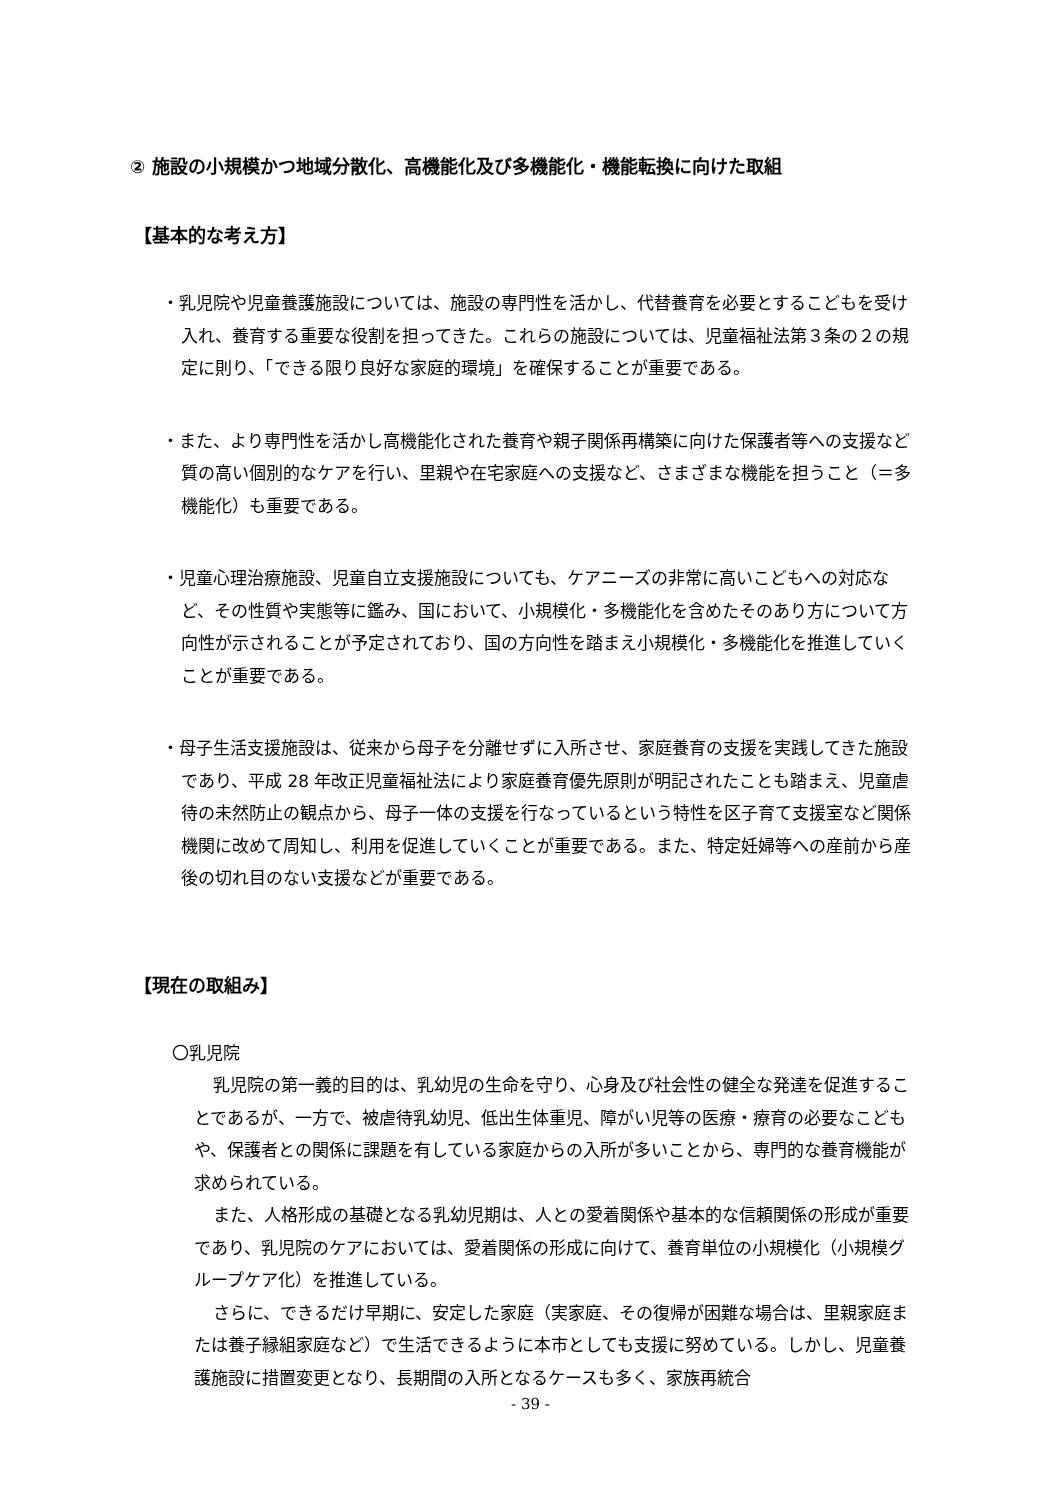② 施設の小規模かつ地域分散化、高機能化及び多機能化・機能転換に向けた取組
【基本的な考え方】
・乳児院や児童養護施設については、施設の専門性を活かし、代替養育を必要とするこどもを受け入れ、養育する重要な役割を担ってきた。これらの施設については、児童福祉法第３条の２の規定に則り、「できる限り良好な家庭的環境」を確保することが重要である。
・また、より専門性を活かし高機能化された養育や親子関係再構築に向けた保護者等への支援など質の高い個別的なケアを行い、里親や在宅家庭への支援など、さまざまな機能を担うこと（＝多機能化）も重要である。
・児童心理治療施設、児童自立支援施設についても、ケアニーズの非常に高いこどもへの対応など、その性質や実態等に鑑み、国において、小規模化・多機能化を含めたそのあり方について方向性が示されることが予定されており、国の方向性を踏まえ小規模化・多機能化を推進していくことが重要である。
・母子生活支援施設は、従来から母子を分離せずに入所させ、家庭養育の支援を実践してきた施設であり、平成 28 年改正児童福祉法により家庭養育優先原則が明記されたことも踏まえ、児童虐待の未然防止の観点から、母子一体の支援を行なっているという特性を区子育て支援室など関係機関に改めて周知し、利用を促進していくことが重要である。また、特定妊婦等への産前から産後の切れ目のない支援などが重要である。
【現在の取組み】
〇乳児院
乳児院の第一義的目的は、乳幼児の生命を守り、心身及び社会性の健全な発達を促進することであるが、一方で、被虐待乳幼児、低出生体重児、障がい児等の医療・療育の必要なこどもや、保護者との関係に課題を有している家庭からの入所が多いことから、専門的な養育機能が求められている。
また、人格形成の基礎となる乳幼児期は、人との愛着関係や基本的な信頼関係の形成が重要であり、乳児院のケアにおいては、愛着関係の形成に向けて、養育単位の小規模化（小規模グループケア化）を推進している。
さらに、できるだけ早期に、安定した家庭（実家庭、その復帰が困難な場合は、里親家庭または養子縁組家庭など）で生活できるように本市としても支援に努めている。しかし、児童養護施設に措置変更となり、長期間の入所となるケースも多く、家族再統合
- 39 -